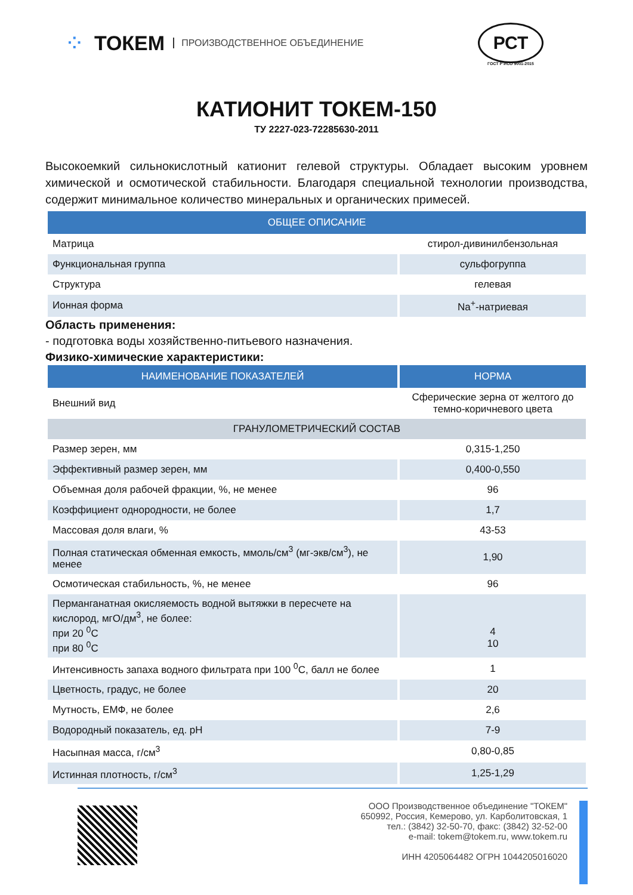⁘ ТОКЕМ ПРОИЗВОДСТВЕННОЕ ОБЪЕДИНЕНИЕ
РСТ
ГОСТ Р ИСО 9001-2015
КАТИОНИТ ТОКЕМ-150
ТУ 2227-023-72285630-2011
Высокоемкий сильнокислотный катионит гелевой структуры. Обладает высоким уровнем химической и осмотической стабильности. Благодаря специальной технологии производства, содержит минимальное количество минеральных и органических примесей.
| ОБЩЕЕ ОПИСАНИЕ | |
| --- | --- |
| Матрица | стирол-дивинилбензольная |
| Функциональная группа | сульфогруппа |
| Структура | гелевая |
| Ионная форма | Na<sup>+</sup>-натриевая |
Область применения:
- подготовка воды хозяйственно-питьевого назначения.
Физико-химические характеристики:
| НАИМЕНОВАНИЕ ПОКАЗАТЕЛЕЙ | НОРМА |
| --- | --- |
| Внешний вид | Сферические зерна от желтого до темно-коричневого цвета |
| ГРАНУЛОМЕТРИЧЕСКИЙ СОСТАВ | |
| Размер зерен, мм | 0,315-1,250 |
| Эффективный размер зерен, мм | 0,400-0,550 |
| Объемная доля рабочей фракции, %, не менее | 96 |
| Коэффициент однородности, не более | 1,7 |
| Массовая доля влаги, % | 43-53 |
| Полная статическая обменная емкость, ммоль/см<sup>3</sup> (мг-экв/см<sup>3</sup>), не менее | 1,90 |
| Осмотическая стабильность, %, не менее | 96 |
| Перманганатная окисляемость водной вытяжки в пересчете на кислород, мгО/дм<sup>3</sup>, не более: при 20 <sup>0</sup>С при 80 <sup>0</sup>С | 4 10 |
| Интенсивность запаха водного фильтрата при 100 <sup>0</sup>С, балл не более | 1 |
| Цветность, градус, не более | 20 |
| Мутность, ЕМФ, не более | 2,6 |
| Водородный показатель, ед. pH | 7-9 |
| Насыпная масса, г/см<sup>3</sup> | 0,80-0,85 |
| Истинная плотность, г/см<sup>3</sup> | 1,25-1,29 |
ООО Производственное объединение "ТОКЕМ"
650992, Россия, Кемерово, ул. Карболитовская, 1
тел.: (3842) 32-50-70, факс: (3842) 32-52-00
e-mail: tokem@tokem.ru, www.tokem.ru
ИНН 4205064482 ОГРН 1044205016020